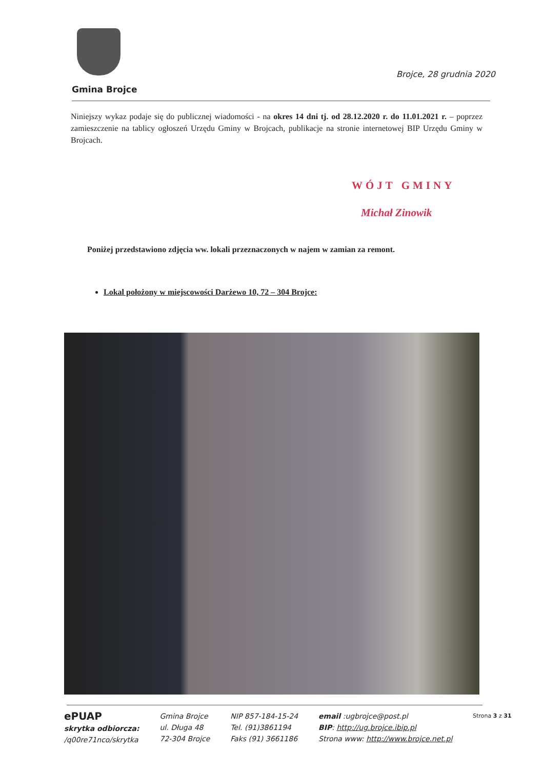Brojce, 28 grudnia 2020
Gmina Brojce
Niniejszy wykaz podaje się do publicznej wiadomości - na okres 14 dni tj. od 28.12.2020 r. do 11.01.2021 r. – poprzez zamieszczenie na tablicy ogłoszeń Urzędu Gminy w Brojcach, publikacje na stronie internetowej BIP Urzędu Gminy w Brojcach.
WÓJT GMINY
Michał Zinowik
Poniżej przedstawiono zdjęcia ww. lokali przeznaczonych w najem w zamian za remont.
Lokal położony w miejscowości Darżewo 10, 72 – 304 Brojce:
ePUAP
skrytka odbiorcza:
/q00re71nco/skrytka
Gmina Brojce
ul. Długa 48
72-304 Brojce
NIP 857-184-15-24
Tel. (91)3861194
Faks (91) 3661186
email :ugbrojce@post.pl
BIP: http://ug.brojce.ibip.pl
Strona www: http://www.brojce.net.pl
Strona 3 z 31